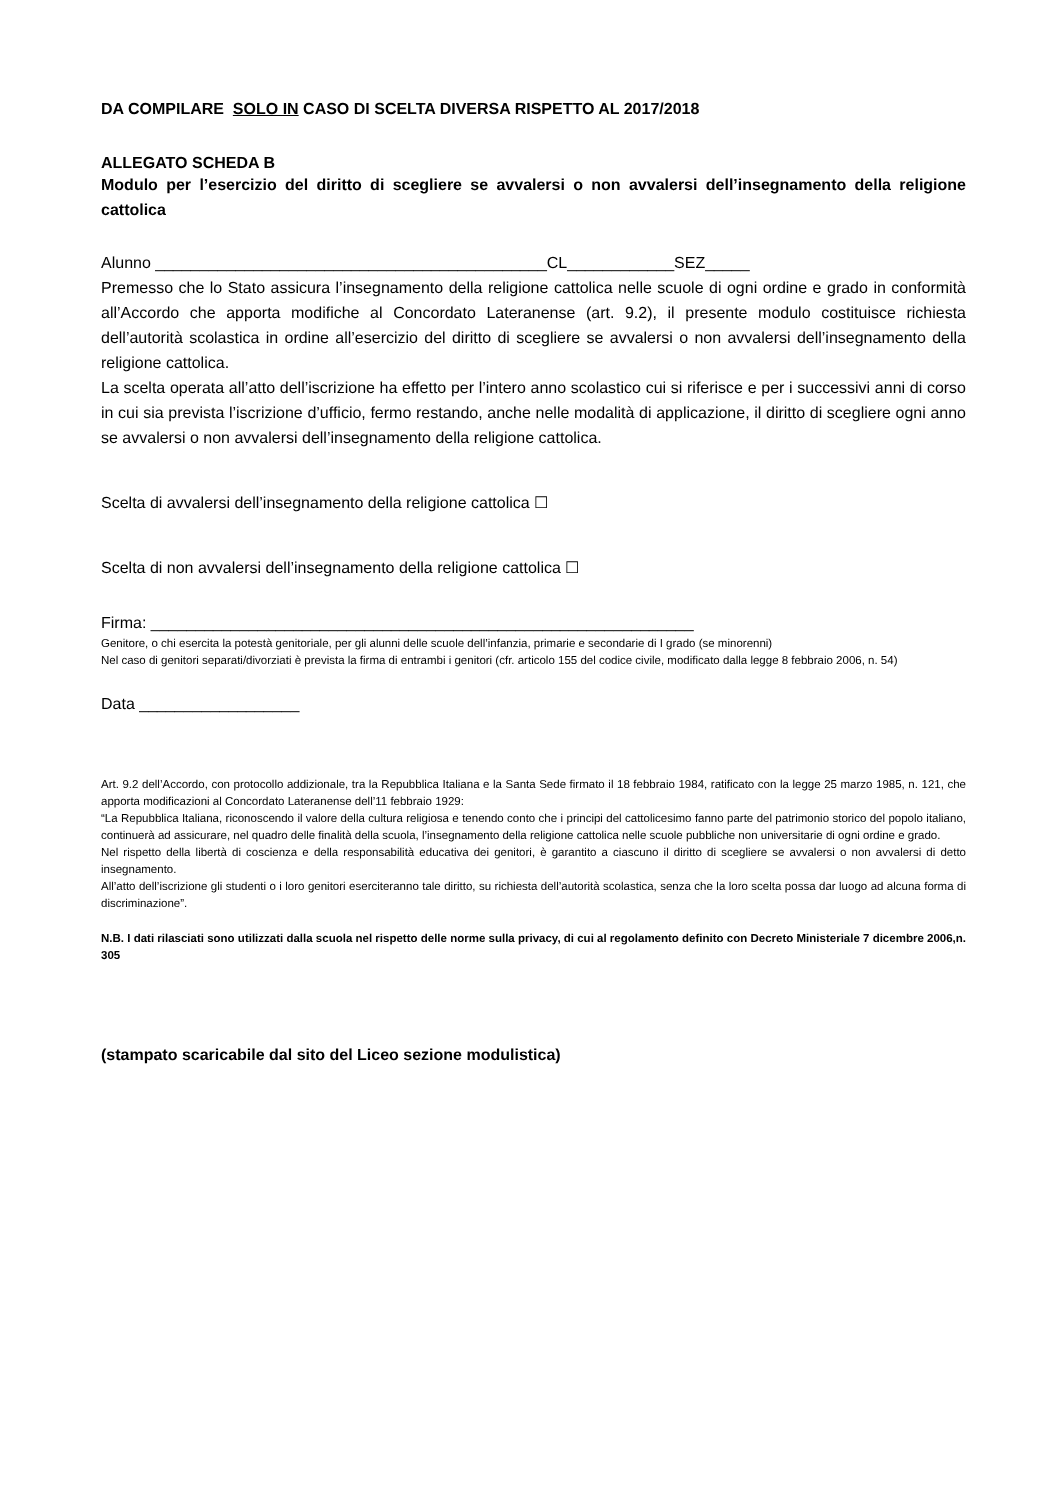DA COMPILARE SOLO IN CASO DI SCELTA DIVERSA RISPETTO AL 2017/2018
ALLEGATO SCHEDA B
Modulo per l’esercizio del diritto di scegliere se avvalersi o non avvalersi dell’insegnamento della religione cattolica
Alunno ____________________________________________CL____________SEZ_____
Premesso che lo Stato assicura l’insegnamento della religione cattolica nelle scuole di ogni ordine e grado in conformità all’Accordo che apporta modifiche al Concordato Lateranense (art. 9.2), il presente modulo costituisce richiesta dell’autorità scolastica in ordine all’esercizio del diritto di scegliere se avvalersi o non avvalersi dell’insegnamento della religione cattolica.
La scelta operata all’atto dell’iscrizione ha effetto per l’intero anno scolastico cui si riferisce e per i successivi anni di corso in cui sia prevista l’iscrizione d’ufficio, fermo restando, anche nelle modalità di applicazione, il diritto di scegliere ogni anno se avvalersi o non avvalersi dell’insegnamento della religione cattolica.
Scelta di avvalersi dell’insegnamento della religione cattolica ☐
Scelta di non avvalersi dell’insegnamento della religione cattolica ☐
Firma: _____________________________________________________________
Genitore, o chi esercita la potestà genitoriale, per gli alunni delle scuole dell’infanzia, primarie e secondarie di I grado (se minorenni)
Nel caso di genitori separati/divorziati è prevista la firma di entrambi i genitori (cfr. articolo 155 del codice civile, modificato dalla legge 8 febbraio 2006, n. 54)
Data __________________
Art. 9.2 dell’Accordo, con protocollo addizionale, tra la Repubblica Italiana e la Santa Sede firmato il 18 febbraio 1984, ratificato con la legge 25 marzo 1985, n. 121, che apporta modificazioni al Concordato Lateranense dell’11 febbraio 1929:
“La Repubblica Italiana, riconoscendo il valore della cultura religiosa e tenendo conto che i principi del cattolicesimo fanno parte del patrimonio storico del popolo italiano, continuerà ad assicurare, nel quadro delle finalità della scuola, l’insegnamento della religione cattolica nelle scuole pubbliche non universitarie di ogni ordine e grado.
Nel rispetto della libertà di coscienza e della responsabilità educativa dei genitori, è garantito a ciascuno il diritto di scegliere se avvalersi o non avvalersi di detto insegnamento.
All’atto dell’iscrizione gli studenti o i loro genitori eserciteranno tale diritto, su richiesta dell’autorità scolastica, senza che la loro scelta possa dar luogo ad alcuna forma di discriminazione”.
N.B. I dati rilasciati sono utilizzati dalla scuola nel rispetto delle norme sulla privacy, di cui al regolamento definito con Decreto Ministeriale 7 dicembre 2006,n. 305
(stampato scaricabile dal sito del Liceo sezione modulistica)